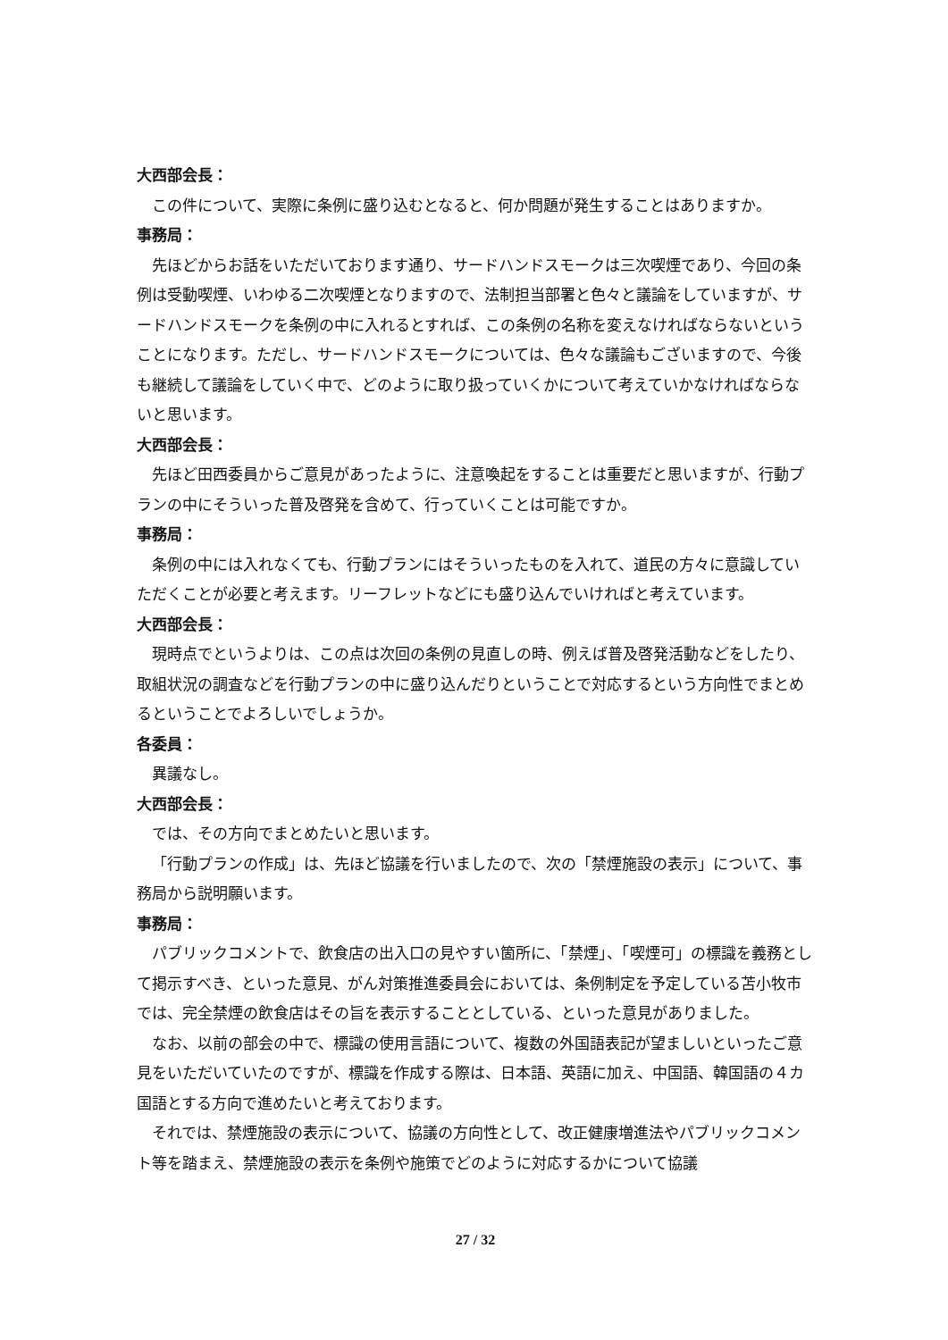大西部会長：
この件について、実際に条例に盛り込むとなると、何か問題が発生することはありますか。
事務局：
先ほどからお話をいただいております通り、サードハンドスモークは三次喫煙であり、今回の条例は受動喫煙、いわゆる二次喫煙となりますので、法制担当部署と色々と議論をしていますが、サードハンドスモークを条例の中に入れるとすれば、この条例の名称を変えなければならないということになります。ただし、サードハンドスモークについては、色々な議論もございますので、今後も継続して議論をしていく中で、どのように取り扱っていくかについて考えていかなければならないと思います。
大西部会長：
先ほど田西委員からご意見があったように、注意喚起をすることは重要だと思いますが、行動プランの中にそういった普及啓発を含めて、行っていくことは可能ですか。
事務局：
条例の中には入れなくても、行動プランにはそういったものを入れて、道民の方々に意識していただくことが必要と考えます。リーフレットなどにも盛り込んでいければと考えています。
大西部会長：
現時点でというよりは、この点は次回の条例の見直しの時、例えば普及啓発活動などをしたり、取組状況の調査などを行動プランの中に盛り込んだりということで対応するという方向性でまとめるということでよろしいでしょうか。
各委員：
異議なし。
大西部会長：
では、その方向でまとめたいと思います。
「行動プランの作成」は、先ほど協議を行いましたので、次の「禁煙施設の表示」について、事務局から説明願います。
事務局：
パブリックコメントで、飲食店の出入口の見やすい箇所に、「禁煙」、「喫煙可」の標識を義務として掲示すべき、といった意見、がん対策推進委員会においては、条例制定を予定している苫小牧市では、完全禁煙の飲食店はその旨を表示することとしている、といった意見がありました。
なお、以前の部会の中で、標識の使用言語について、複数の外国語表記が望ましいといったご意見をいただいていたのですが、標識を作成する際は、日本語、英語に加え、中国語、韓国語の４カ国語とする方向で進めたいと考えております。
それでは、禁煙施設の表示について、協議の方向性として、改正健康増進法やパブリックコメント等を踏まえ、禁煙施設の表示を条例や施策でどのように対応するかについて協議
27 / 32